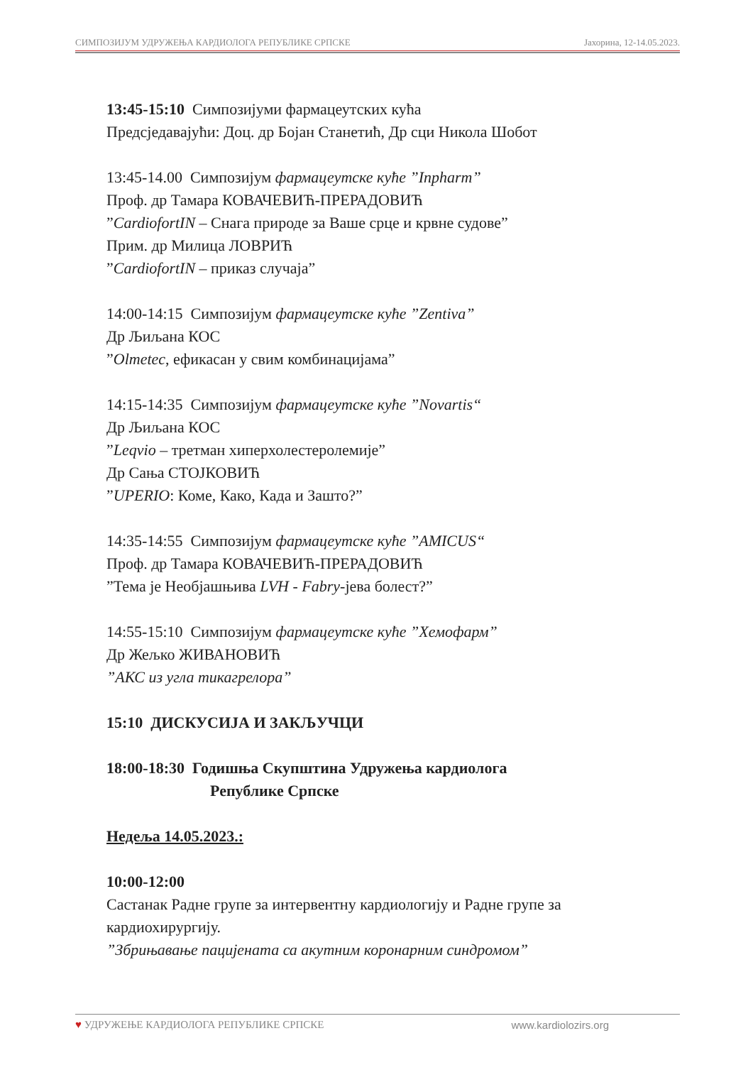СИМПОЗИЈУМ УДРУЖЕЊА КАРДИОЛОГА РЕПУБЛИКЕ СРПСКЕ Јахорина, 12-14.05.2023.
13:45-15:10 Симпозијуми фармацеутских кућа
Предсједавајући: Доц. др Бојан Станетић, Др сци Никола Шобот
13:45-14.00 Симпозијум фармацеутске куће ”Inpharm”
Проф. др Тамара КОВАЧЕВИЋ-ПРЕРАДОВИЋ
”CardiofortIN – Снага природе за Ваше срце и крвне судове”
Прим. др Милица ЛОВРИЋ
”CardiofortIN – приказ случаја”
14:00-14:15 Симпозијум фармацеутске куће ”Zentiva”
Др Љиљана КОС
”Olmetec, ефикасан у свим комбинацијама”
14:15-14:35 Симпозијум фармацеутске куће ”Novartis“
Др Љиљана КОС
”Leqvio – третман хиперхолестеролемије”
Др Сања СТОЈКОВИЋ
”UPERIO: Коме, Како, Када и Зашто?”
14:35-14:55 Симпозијум фармацеутске куће ”AMICUS“
Проф. др Тамара КОВАЧЕВИЋ-ПРЕРАДОВИЋ
”Тема је Необјашњива LVH - Fabry-јева болест?”
14:55-15:10 Симпозијум фармацеутске куће ”Хемофарм”
Др Жељко ЖИВАНОВИЋ
”АКС из угла тикагрелора”
15:10 ДИСКУСИЈА И ЗАКЉУЧЦИ
18:00-18:30 Годишња Скупштина Удружења кардиолога
Републике Српске
Недеља 14.05.2023.:
10:00-12:00
Састанак Радне групе за интервентну кардиологију и Радне групе за кардиохирургију.
”Збрињавање пацијената са акутним коронарним синдромом”
♥ УДРУЖЕЊЕ КАРДИОЛОГА РЕПУБЛИКЕ СРПСКЕ www.kardiolozirs.org